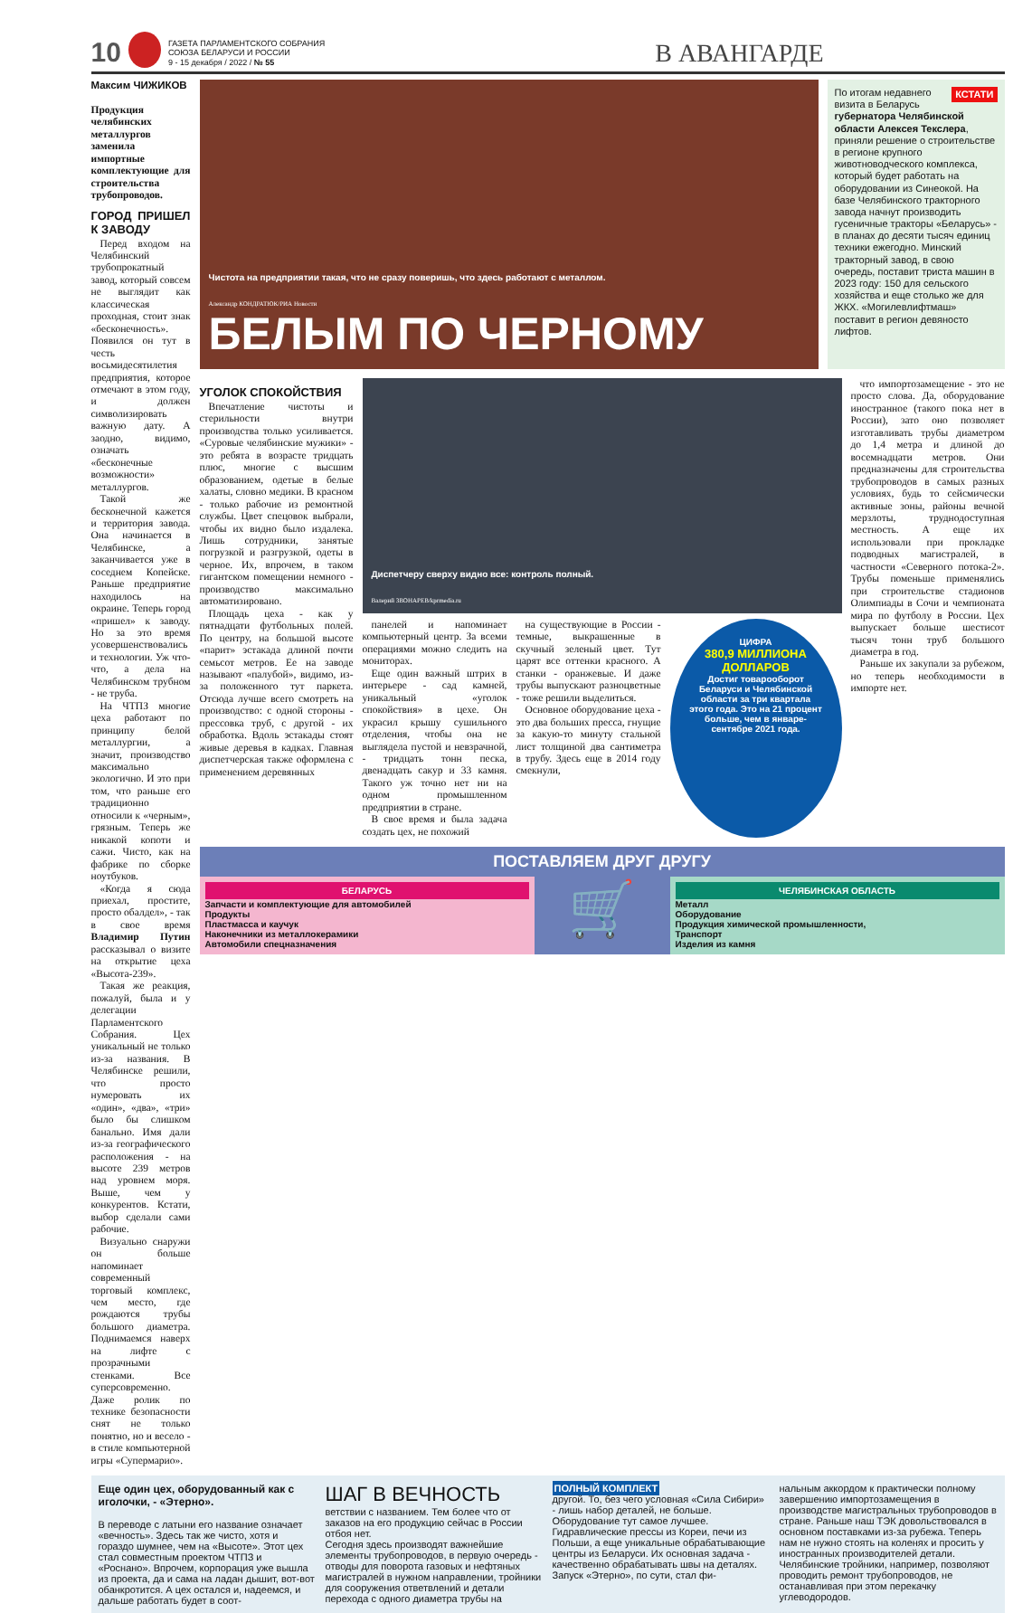10
ГАЗЕТА ПАРЛАМЕНТСКОГО СОБРАНИЯ
СОЮЗА БЕЛАРУСИ И РОССИИ
9 - 15 декабря / 2022 / № 55
В АВАНГАРДЕ
Максим ЧИЖИКОВ
Продукция челябинских металлургов заменила импортные комплектующие для строительства трубопроводов.
ГОРОД ПРИШЕЛ К ЗАВОДУ
Перед входом на Челябинский трубопрокатный завод, который совсем не выглядит как классическая проходная, стоит знак «бесконечность». Появился он тут в честь восьмидесятилетия предприятия, которое отмечают в этом году, и должен символизировать важную дату. А заодно, видимо, означать «бесконечные возможности» металлургов.
Такой же бесконечной кажется и территория завода. Она начинается в Челябинске, а заканчивается уже в соседнем Копейске. Раньше предприятие находилось на окраине. Теперь город «пришел» к заводу. Но за это время усовершенствовались и технологии. Уж что-что, а дела на Челябинском трубном - не труба.
На ЧТПЗ многие цеха работают по принципу белой металлургии, а значит, производство максимально экологично. И это при том, что раньше его традиционно относили к «черным», грязным. Теперь же никакой копоти и сажи. Чисто, как на фабрике по сборке ноутбуков.
«Когда я сюда приехал, простите, просто обалдел», - так в свое время Владимир Путин рассказывал о визите на открытие цеха «Высота-239».
Такая же реакция, пожалуй, была и у делегации Парламентского Собрания. Цех уникальный не только из-за названия. В Челябинске решили, что просто нумеровать их «один», «два», «три» было бы слишком банально. Имя дали из-за географического расположения - на высоте 239 метров над уровнем моря. Выше, чем у конкурентов. Кстати, выбор сделали сами рабочие.
Визуально снаружи он больше напоминает современный торговый комплекс, чем место, где рождаются трубы большого диаметра. Поднимаемся наверх на лифте с прозрачными стенками. Все суперсовременно. Даже ролик по технике безопасности снят не только понятно, но и весело - в стиле компьютерной игры «Супермарио».
Чистота на предприятии такая, что не сразу поверишь, что здесь работают с металлом.
Александр КОНДРАТЮК/РИА Новости
БЕЛЫМ ПО ЧЕРНОМУ
КСТАТИ По итогам недавнего визита в Беларусь губернатора Челябинской области Алексея Текслера, приняли решение о строительстве в регионе крупного животноводческого комплекса, который будет работать на оборудовании из Синеокой. На базе Челябинского тракторного завода начнут производить гусеничные тракторы «Беларусь» - в планах до десяти тысяч единиц техники ежегодно. Минский тракторный завод, в свою очередь, поставит триста машин в 2023 году: 150 для сельского хозяйства и еще столько же для ЖКХ. «Могилевлифтмаш» поставит в регион девяносто лифтов.
УГОЛОК СПОКОЙСТВИЯ
Впечатление чистоты и стерильности внутри производства только усиливается. «Суровые челябинские мужики» - это ребята в возрасте тридцать плюс, многие с высшим образованием, одетые в белые халаты, словно медики. В красном - только рабочие из ремонтной службы. Цвет спецовок выбрали, чтобы их видно было издалека. Лишь сотрудники, занятые погрузкой и разгрузкой, одеты в черное. Их, впрочем, в таком гигантском помещении немного - производство максимально автоматизировано.
Площадь цеха - как у пятнадцати футбольных полей. По центру, на большой высоте «парит» эстакада длиной почти семьсот метров. Ее на заводе называют «палубой», видимо, из-за положенного тут паркета. Отсюда лучше всего смотреть на производство: с одной стороны - прессовка труб, с другой - их обработка. Вдоль эстакады стоят живые деревья в кадках. Главная диспетчерская также оформлена с применением деревянных
Диспетчеру сверху видно все: контроль полный.
Валерий ЗВОНАРЕВ/kprmedia.ru
панелей и напоминает компьютерный центр. За всеми операциями можно следить на мониторах.
Еще один важный штрих в интерьере - сад камней, уникальный «уголок спокойствия» в цехе. Он украсил крышу сушильного отделения, чтобы она не выглядела пустой и невзрачной, - тридцать тонн песка, двенадцать сакур и 33 камня. Такого уж точно нет ни на одном промышленном предприятии в стране.
В свое время и была задача создать цех, не похожий
на существующие в России - темные, выкрашенные в скучный зеленый цвет. Тут царят все оттенки красного. А станки - оранжевые. И даже трубы выпускают разноцветные - тоже решили выделиться.
Основное оборудование цеха - это два больших пресса, гнущие за какую-то минуту стальной лист толщиной два сантиметра в трубу. Здесь еще в 2014 году смекнули,
ЦИФРА
380,9 МИЛЛИОНА ДОЛЛАРОВ
Достиг товарооборот Беларуси и Челябинской области за три квартала этого года. Это на 21 процент больше, чем в январе-сентябре 2021 года.
что импортозамещение - это не просто слова. Да, оборудование иностранное (такого пока нет в России), зато оно позволяет изготавливать трубы диаметром до 1,4 метра и длиной до восемнадцати метров. Они предназначены для строительства трубопроводов в самых разных условиях, будь то сейсмически активные зоны, районы вечной мерзлоты, труднодоступная местность. А еще их использовали при прокладке подводных магистралей, в частности «Северного потока-2». Трубы поменьше применялись при строительстве стадионов Олимпиады в Сочи и чемпионата мира по футболу в России. Цех выпускает больше шестисот тысяч тонн труб большого диаметра в год.
Раньше их закупали за рубежом, но теперь необходимости в импорте нет.
ПОСТАВЛЯЕМ ДРУГ ДРУГУ
БЕЛАРУСЬ
Запчасти и комплектующие для автомобилей
Продукты
Пластмасса и каучук
Наконечники из металлокерамики
Автомобили спецназначения
🛒
ЧЕЛЯБИНСКАЯ ОБЛАСТЬ
Металл
Оборудование
Продукция химической промышленности,
Транспорт
Изделия из камня
Еще один цех, оборудованный как с иголочки, - «Этерно».
В переводе с латыни его название означает «вечность». Здесь так же чисто, хотя и гораздо шумнее, чем на «Высоте». Этот цех стал совместным проектом ЧТПЗ и «Роснано». Впрочем, корпорация уже вышла из проекта, да и сама на ладан дышит, вот-вот обанкротится. А цех остался и, надеемся, и дальше работать будет в соот-
ШАГ В ВЕЧНОСТЬ
ветствии с названием. Тем более что от заказов на его продукцию сейчас в России отбоя нет.
Сегодня здесь производят важнейшие элементы трубопроводов, в первую очередь - отводы для поворота газовых и нефтяных магистралей в нужном направлении, тройники для сооружения ответвлений и детали перехода с одного диаметра трубы на
ПОЛНЫЙ КОМПЛЕКТ
другой. То, без чего условная «Сила Сибири» - лишь набор деталей, не больше.
Оборудование тут самое лучшее. Гидравлические прессы из Кореи, печи из Польши, а еще уникальные обрабатывающие центры из Беларуси. Их основная задача - качественно обрабатывать швы на деталях.
Запуск «Этерно», по сути, стал фи-
нальным аккордом к практически полному завершению импортозамещения в производстве магистральных трубопроводов в стране. Раньше наш ТЭК довольствовался в основном поставками из-за рубежа. Теперь нам не нужно стоять на коленях и просить у иностранных производителей детали. Челябинские тройники, например, позволяют проводить ремонт трубопроводов, не останавливая при этом перекачку углеводородов.